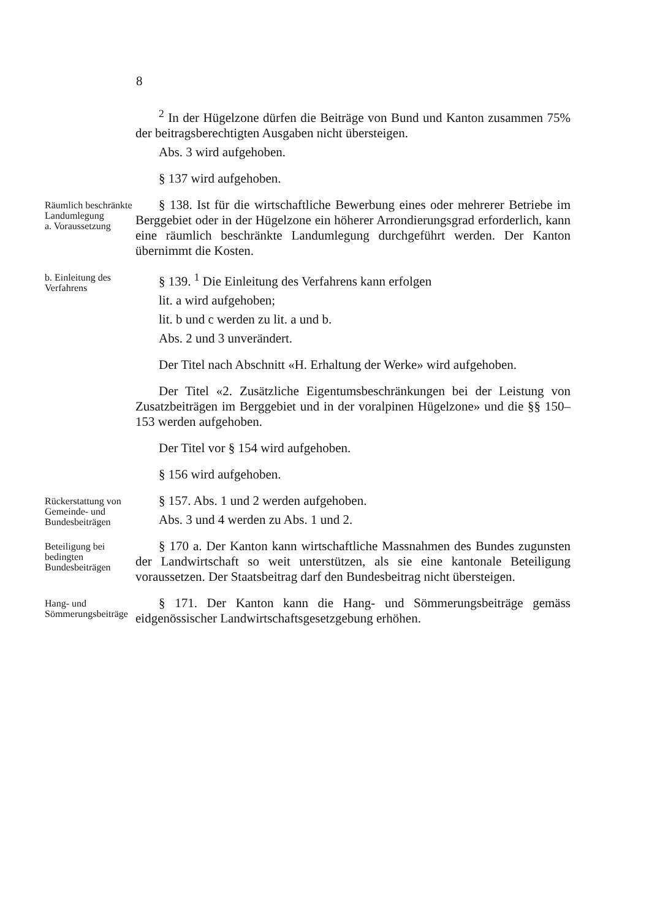8
<sup>2</sup> In der Hügelzone dürfen die Beiträge von Bund und Kanton zusammen 75% der beitragsberechtigten Ausgaben nicht übersteigen.
Abs. 3 wird aufgehoben.
§ 137 wird aufgehoben.
Räumlich beschränkte Landumlegung
a. Voraussetzung
§ 138. Ist für die wirtschaftliche Bewerbung eines oder mehrerer Betriebe im Berggebiet oder in der Hügelzone ein höherer Arrondierungsgrad erforderlich, kann eine räumlich beschränkte Landumlegung durchgeführt werden. Der Kanton übernimmt die Kosten.
b. Einleitung des Verfahrens
§ 139. <sup>1</sup> Die Einleitung des Verfahrens kann erfolgen
lit. a wird aufgehoben;
lit. b und c werden zu lit. a und b.
Abs. 2 und 3 unverändert.
Der Titel nach Abschnitt «H. Erhaltung der Werke» wird aufgehoben.
Der Titel «2. Zusätzliche Eigentumsbeschränkungen bei der Leistung von Zusatzbeiträgen im Berggebiet und in der voralpinen Hügelzone» und die §§ 150–153 werden aufgehoben.
Der Titel vor § 154 wird aufgehoben.
§ 156 wird aufgehoben.
Rückerstattung von Gemeinde- und Bundes­beiträgen
§ 157. Abs. 1 und 2 werden aufgehoben.
Abs. 3 und 4 werden zu Abs. 1 und 2.
Beteiligung bei bedingten Bundesbeiträgen
§ 170 a. Der Kanton kann wirtschaftliche Massnahmen des Bundes zugunsten der Landwirtschaft so weit unterstützen, als sie eine kantonale Beteiligung voraussetzen. Der Staatsbeitrag darf den Bundesbeitrag nicht übersteigen.
Hang- und Sömmerungs­beiträge
§ 171. Der Kanton kann die Hang- und Sömmerungsbeiträge gemäss eidgenössischer Landwirtschaftsgesetzgebung erhöhen.